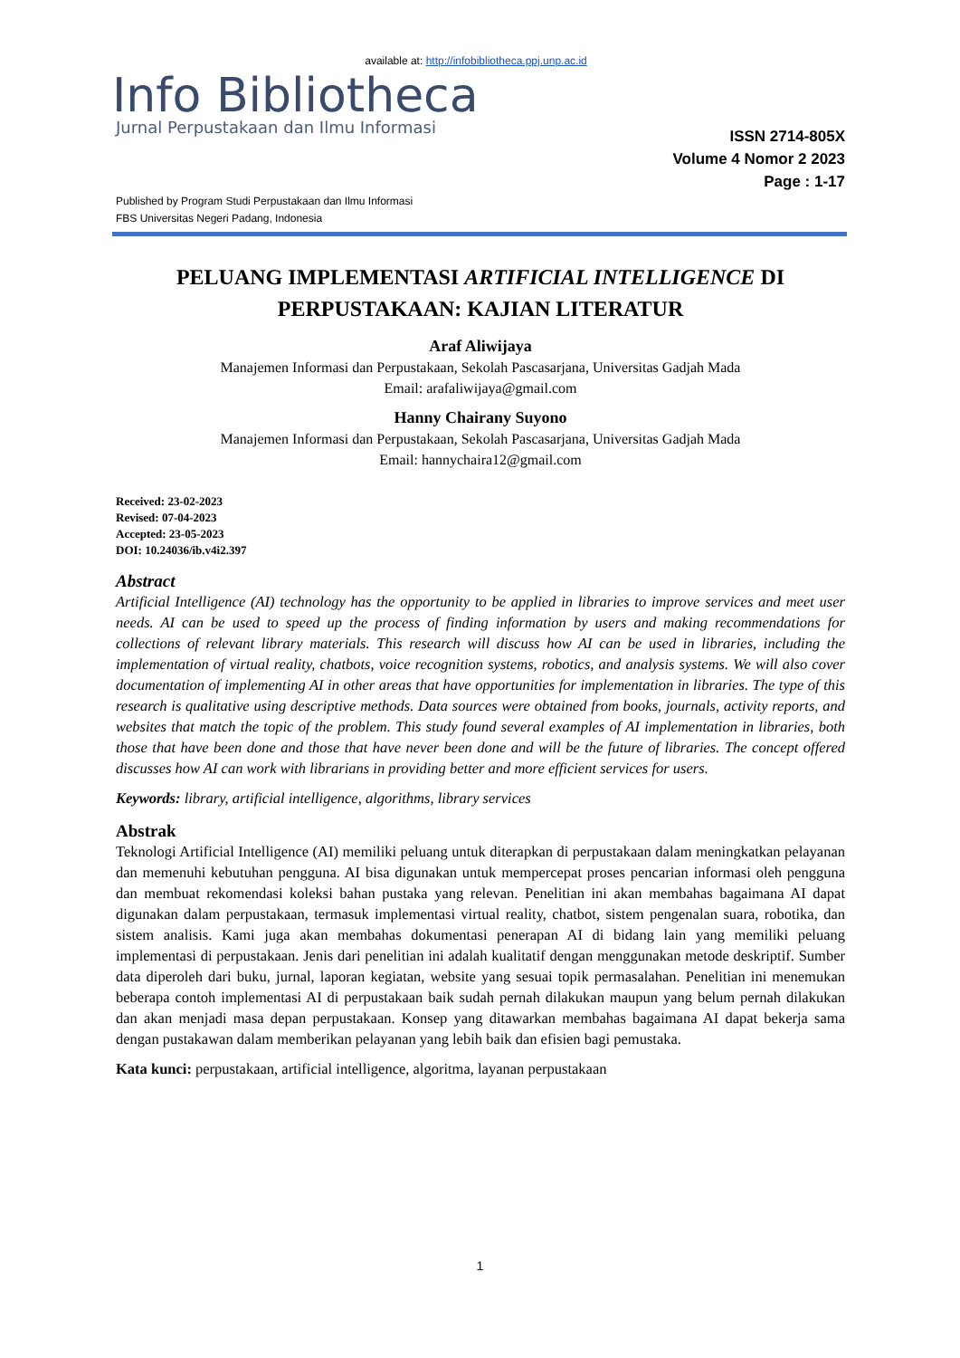available at: http://infobibliotheca.ppj.unp.ac.id
Info Bibliotheca
Jurnal Perpustakaan dan Ilmu Informasi
ISSN 2714-805X
Volume 4 Nomor 2 2023
Page : 1-17
Published by Program Studi Perpustakaan dan Ilmu Informasi
FBS Universitas Negeri Padang, Indonesia
PELUANG IMPLEMENTASI ARTIFICIAL INTELLIGENCE DI PERPUSTAKAAN: KAJIAN LITERATUR
Araf Aliwijaya
Manajemen Informasi dan Perpustakaan, Sekolah Pascasarjana, Universitas Gadjah Mada
Email: arafaliwijaya@gmail.com
Hanny Chairany Suyono
Manajemen Informasi dan Perpustakaan, Sekolah Pascasarjana, Universitas Gadjah Mada
Email: hannychaira12@gmail.com
Received: 23-02-2023
Revised: 07-04-2023
Accepted: 23-05-2023
DOI: 10.24036/ib.v4i2.397
Abstract
Artificial Intelligence (AI) technology has the opportunity to be applied in libraries to improve services and meet user needs. AI can be used to speed up the process of finding information by users and making recommendations for collections of relevant library materials. This research will discuss how AI can be used in libraries, including the implementation of virtual reality, chatbots, voice recognition systems, robotics, and analysis systems. We will also cover documentation of implementing AI in other areas that have opportunities for implementation in libraries. The type of this research is qualitative using descriptive methods. Data sources were obtained from books, journals, activity reports, and websites that match the topic of the problem. This study found several examples of AI implementation in libraries, both those that have been done and those that have never been done and will be the future of libraries. The concept offered discusses how AI can work with librarians in providing better and more efficient services for users.
Keywords: library, artificial intelligence, algorithms, library services
Abstrak
Teknologi Artificial Intelligence (AI) memiliki peluang untuk diterapkan di perpustakaan dalam meningkatkan pelayanan dan memenuhi kebutuhan pengguna. AI bisa digunakan untuk mempercepat proses pencarian informasi oleh pengguna dan membuat rekomendasi koleksi bahan pustaka yang relevan. Penelitian ini akan membahas bagaimana AI dapat digunakan dalam perpustakaan, termasuk implementasi virtual reality, chatbot, sistem pengenalan suara, robotika, dan sistem analisis. Kami juga akan membahas dokumentasi penerapan AI di bidang lain yang memiliki peluang implementasi di perpustakaan. Jenis dari penelitian ini adalah kualitatif dengan menggunakan metode deskriptif. Sumber data diperoleh dari buku, jurnal, laporan kegiatan, website yang sesuai topik permasalahan. Penelitian ini menemukan beberapa contoh implementasi AI di perpustakaan baik sudah pernah dilakukan maupun yang belum pernah dilakukan dan akan menjadi masa depan perpustakaan. Konsep yang ditawarkan membahas bagaimana AI dapat bekerja sama dengan pustakawan dalam memberikan pelayanan yang lebih baik dan efisien bagi pemustaka.
Kata kunci: perpustakaan, artificial intelligence, algoritma, layanan perpustakaan
1